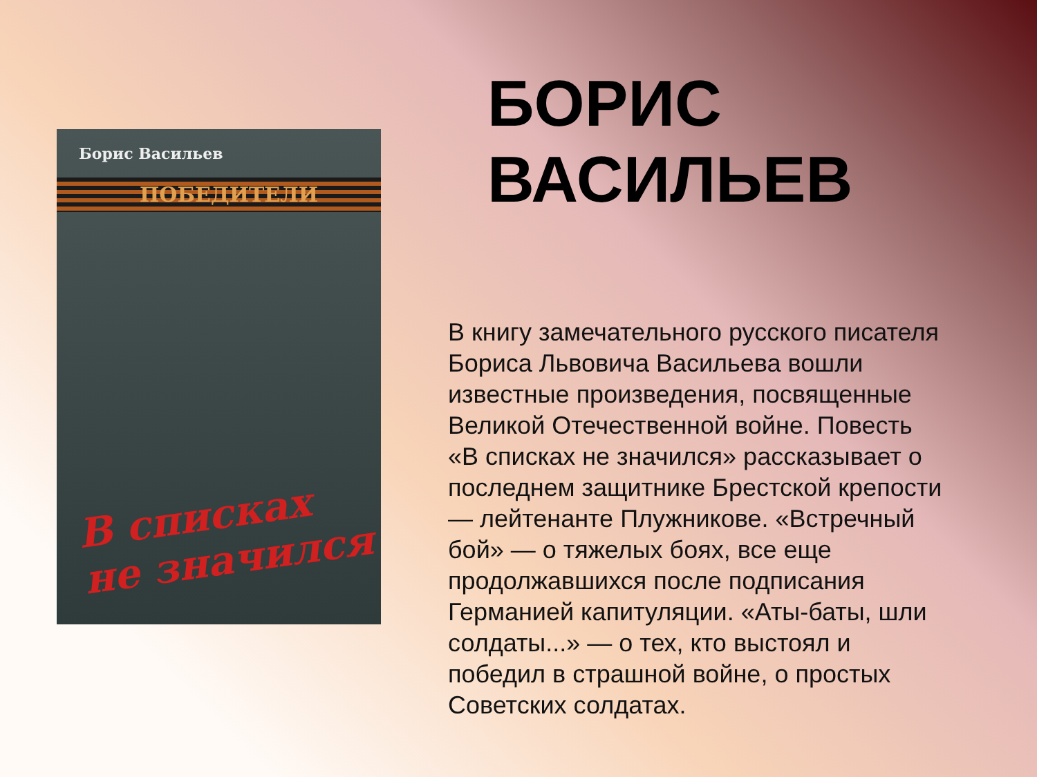Борис Васильев
ПОБЕДИТЕЛИ
В списках
не значился
БОРИС
ВАСИЛЬЕВ
В книгу замечательного русского писателя Бориса Львовича Васильева вошли известные произведения, посвященные Великой Отечественной войне. Повесть «В списках не значился» рассказывает о последнем защитнике Брестской крепости — лейтенанте Плужникове. «Встречный бой» — о тяжелых боях, все еще продолжавшихся после подписания Германией капитуляции. «Аты-баты, шли солдаты...» — о тех, кто выстоял и победил в страшной войне, о простых Советских солдатах.